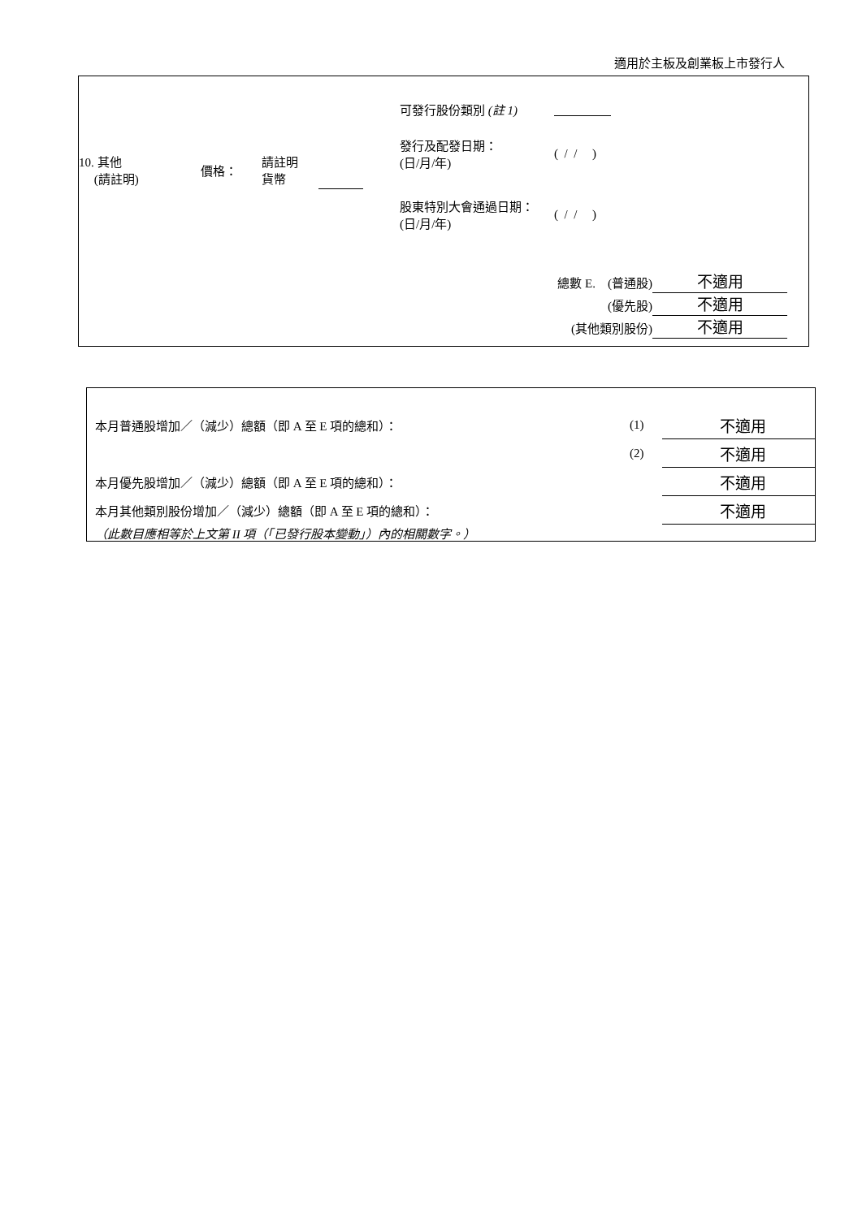適用於主板及創業板上市發行人
| 10. 其他 (請註明) | 價格： | 請註明 貨幣 | | 可發行股份類別 (註 1) | |
| | | | | 發行及配發日期： (日/月/年) | ( / / ) |
| | | | | 股東特別大會通過日期： (日/月/年) | ( / / ) |
總數 E. (普通股) 不適用
(優先股) 不適用
(其他類別股份) 不適用
| 本月普通股增加／（減少）總額（即 A 至 E 項的總和）： | (1) | 不適用 |
| | (2) | 不適用 |
| 本月優先股增加／（減少）總額（即 A 至 E 項的總和）： | | 不適用 |
| 本月其他類別股份增加／（減少）總額（即 A 至 E 項的總和）： | | 不適用 |
（此數目應相等於上文第 II 項（「已發行股本變動」）內的相關數字。）